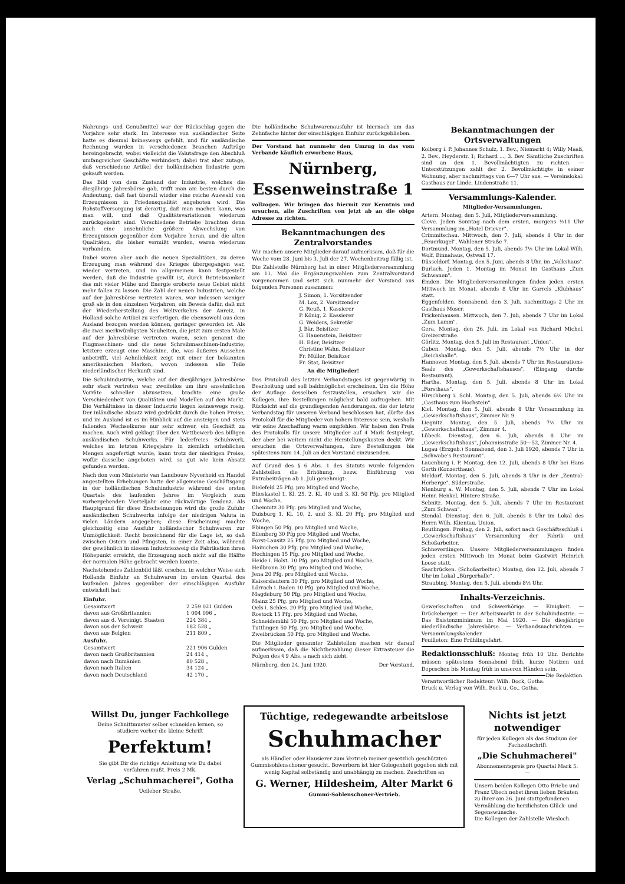Nahrungs- und Genußmittel war der Rückschlag gegen die Vorjahre sehr stark. Im Interesse von ausländischer Seite hatte es diesmal keineswegs gefehlt, und für ausländische Rechnung wurden in verschiedenen Branchen Aufträge hereingebracht, wobei vielleicht die Valutafrage den Abschluß umfangreicher Geschäfte verhindert; dabei trat aber zutage, daß verschiedene Artikel der holländischen Industrie gern gekauft werden.
Das Bild von dem Zustand der Industrie, welches die diesjährige Jahresbörse gab, trifft man am besten durch die Andeutung, daß fast überall wieder eine reiche Auswahl von Erzeugnissen in Friedensqualität angeboten wird. Die Rohstoffversorgung ist derartig, daß man machen kann, was man will, und daß Qualitätsvariationen wiederum zurückgekehrt sind. Verschiedene Betriebe brachten denn auch eine ansehnliche größere Abwechslung von Erzeugnissen gegenüber dem Vorjahre heran, und die alten Qualitäten, die bisher vermißt wurden, waren wiederum vorhanden.
Dabei waren aber auch die neuen Spezialitäten, zu deren Erzeugung man während des Krieges übergegangen war, wieder vertreten, und im allgemeinen kann festgestellt werden, daß die Industrie gewillt ist, durch Betriebsamkeit das mit vieler Mühe und Energie eroberte neue Gebiet nicht mehr fallen zu lassen. Die Zahl der neuen Industrien, welche auf der Jahresbörse vertreten waren, war indessen weniger groß als in den einzelnen Vorjahren, ein Beweis dafür, daß mit der Wiederherstellung des Weltverkehrs der Anreiz, in Holland solche Artikel zu verfertigen, die ebensowohl aus dem Ausland bezogen werden können, geringer geworden ist. Als die zwei merkwürdigsten Neuheiten, die jetzt zum ersten Male auf der Jahresbörse vertreten waren, seien genannt die Flugmaschinen- und die neue Schreibmaschinen-Industrie; letztere erzeugt eine Maschine, die, was äußeres Aussehen anbetrifft, viel Aehnlichkeit zeigt mit einer der bekannten amerikanischen Marken, wovon indessen alle Teile niederländischer Herkunft sind.
Die Schuhindustrie, welche auf der diesjährigen Jahresbörse sehr stark vertreten war, zweifellos um ihre ansehnlichen Vorräte schneller abzusetzen, brachte eine große Verschiedenheit von Qualitäten und Modellen auf den Markt. Die Verhältnisse in dieser Industrie liegen keineswegs rosig. Der inländische Absatz wird gedrückt durch die hohen Preise, und im Ausland ist es im Hinblick auf die ansteigen und stets fallenden Wechselkurse nur sehr schwer, ein Geschäft zu machen. Auch wird geklagt über den Wettbewerb des billigen ausländischen Schuhwerks. Für lederfreies Schuhwerk, welches im letzten Kriegsjahre in ziemlich erheblichen Mengen angefertigt wurde, kann trotz der niedrigen Preise, wofür dasselbe angeboten wird, so gut wie kein Absatz gefunden werden.
Nach den vom Ministerie van Landbouw Nyverheid en Handel angestellten Erhebungen hatte der allgemeine Geschäftsgang in der holländischen Schuhindustrie während des ersten Quartals des laufenden Jahres im Vergleich zum vorhergehenden Vierteljahr eine rückwärtige Tendenz. Als Hauptgrund für diese Erscheinungen wird die große Zufuhr ausländischen Schuhwerks infolge der niedrigen Valuta in vielen Ländern angegeben; diese Erscheinung machte gleichzeitig eine Ausfuhr holländischer Schuhwaren zur Unmöglichkeit. Recht bezeichnend für die Lage ist, so daß zwischen Ostern und Pfingsten, in einer Zeit also, während der gewöhnlich in diesem Industriezweig die Fabrikation ihren Höhepunkt erreicht, die Erzeugung noch nicht auf die Hälfte der normalen Höhe gebracht werden konnte.
Nachstehendes Zahlenbild läßt ersehen, in welcher Weise sich Hollands Einfuhr an Schuhwaren im ersten Quartal des laufenden Jahres gegenüber der einschlägigen Ausfuhr entwickelt hat:
| Einfuhr. | |
| --- | --- |
| Gesamtwert | 2 259 021 Gulden |
| davon aus Großbritannien | 1 004 096 „ |
| davon aus d. Vereinigt. Staaten | 224 384 „ |
| davon aus der Schweiz | 182 528 „ |
| davon aus Belgien | 211 809 „ |
| Ausfuhr. | |
| Gesamtwert | 221 906 Gulden |
| davon nach Großbritannien | 24 414 „ |
| davon nach Rumänien | 80 528 „ |
| davon nach Italien | 34 124 „ |
| davon nach Deutschland | 42 170 „ |
Die holländische Schuhwarenausfuhr ist hiernach um das Zehnfache hinter der einschlägigen Einfuhr zurückgeblieben.
Der Vorstand hat nunmehr den Umzug in das vom Verbande käuflich erworbene Haus,
Nürnberg,
Essenweinstraße 1
vollzogen. Wir bringen das hiermit zur Kenntnis und ersuchen, alle Zuschriften von jetzt ab an die obige Adresse zu richten.
Bekanntmachungen des Zentralvorstandes
Wir machen unsere Mitglieder darauf aufmerksam, daß für die Woche vom 28. Juni bis 3. Juli der 27. Wochenbeitrag fällig ist.
Die Zahlstelle Nürnberg hat in einer Mitgliederversammlung am 11. Mai die Ergänzungswahlen zum Zentralvorstand vorgenommen und setzt sich nunmehr der Vorstand aus folgenden Personen zusammen:
J. Simon, 1. Vorsitzender
M. Lex, 2. Vorsitzender
G. Reuß, 1. Kassierer
P. König, 2. Kassierer
G. Weiders, Sekretär
J. Bär, Beisitzer
G. Hauenstein, Beisitzer
H. Eder, Beisitzer
Christine Wahn, Beisitzer
Fr. Müller, Beisitzer
Fr. Stat, Beisitzer
An die Mitglieder!
Das Protokoll des letzten Verbandstages ist gegenwärtig in Bearbeitung und soll baldmöglichst erscheinen. Um die Höhe der Auflage desselben festzustellen, ersuchen wir die Kollegen, ihre Bestellungen möglichst bald aufzugeben. Mit Rücksicht auf die grundlegenden Aenderungen, die der letzte Verbandstag für unseren Verband beschlossen hat, dürfte das Protokoll für die Mitglieder von hohem Interesse sein, weshalb wir seine Anschaffung warm empfehlen. Wir haben den Preis des Protokolls für unsere Mitglieder auf 4 Mark festgelegt, der aber bei weitem nicht die Herstellungskosten deckt. Wir ersuchen die Ortsverwaltungen, ihre Bestellungen bis spätestens zum 14. Juli an den Vorstand einzusenden.
Auf Grund des § 6 Abs. 1 des Statuts wurde folgenden Zahlstellen die Erhöhung, bezw. Einführung von Extrabeiträgen ab 1. Juli genehmigt:
Bielefeld 25 Pfg. pro Mitglied und Woche,
Blieskastel 1. Kl. 25, 2. Kl. 40 und 3. Kl. 50 Pfg. pro Mitglied und Woche,
Chemnitz 30 Pfg. pro Mitglied und Woche,
Duisburg 1. Kl. 10, 2. und 3. Kl. 20 Pfg. pro Mitglied und Woche,
Ebingen 50 Pfg. pro Mitglied und Woche,
Eilenberg 30 Pfg pro Mitglied und Woche,
Forst-Lausitz 25 Pfg. pro Mitglied und Woche,
Hainichen 30 Pfg. pro Mitglied und Woche,
Hechingen 15 Pfg. pro Mitglied und Woche,
Heide i. Holst. 10 Pfg. pro Mitglied und Woche,
Heilbronn 30 Pfg. pro Mitglied und Woche,
Jena 20 Pfg. pro Mitglied und Woche,
Kaiserslautern 30 Pfg. pro Mitglied und Woche,
Lörrach i. Baden 10 Pfg. pro Mitglied und Woche,
Magdeburg 50 Pfg. pro Mitglied und Woche,
Mainz 25 Pfg. pro Mitglied und Woche,
Oels i. Schles. 20 Pfg. pro Mitglied und Woche,
Rostock 15 Pfg. pro Mitglied und Woche,
Schneidemühl 50 Pfg. pro Mitglied und Woche,
Tuttlingen 50 Pfg. pro Mitglied und Woche,
Zweibrücken 50 Pfg. pro Mitglied und Woche.
Die Mitglieder genannter Zahlstellen machen wir darauf aufmerksam, daß die Nichtbezahlung dieser Extrasteuer die Folgen des § 9 Abs. a nach sich zieht.
Nürnberg, den 24. Juni 1920. Der Vorstand.
Bekanntmachungen der Ortsverwaltungen
Kolberg i. P. Johannes Schulz, 1. Bev., Niemarkt 4; Willy Maaß, 2. Bev., Heyderstr. 1; Richard ..., 3. Bev. Sämtliche Zuschriften sind an den 1. Bevollmächtigten zu richten. — Unterstützungen zahlt der 2. Bevollmächtigte in seiner Wohnung, aber nachmittags von 6—7 Uhr aus. — Vereinslokal: Gasthaus zur Linde, Lindenstraße 11.
Versammlungs-Kalender.
Mitglieder-Versammlungen.
Artern. Montag, den 5. Juli, Mitgliederversammlung.
Cleve. Jeden Sonntag nach dem ersten, morgens ½11 Uhr Versammlung im „Hotel Driever".
Crimmitschau. Mittwoch, den 7. Juli, abends 8 Uhr in der „Feuerkugel", Wahlener Straße 7.
Dortmund. Montag, den 5. Juli, abends 7½ Uhr im Lokal Wilh. Wolf, Binnahaus, Ostwall 17.
Düsseldorf. Montag, den 5. Juni, abends 8 Uhr, im „Volkshaus".
Durlach. Jeden 1. Montag im Monat im Gasthaus „Zum Schwanen".
Emden. Die Mitgliederversammlungen finden jeden ersten Mittwoch im Monat, abends 8 Uhr im Garrels „Klubhaus" statt.
Eggenfelden. Sonnabend, den 3. Juli, nachmittags 2 Uhr im Gasthaus Moser.
Frickenhausen. Mittwoch, den 7. Juli, abends 7 Uhr im Lokal „Zum Lamm".
Gera. Montag, den 26. Juli, im Lokal von Richard Michel, Greizerstraße.
Görlitz. Montag, den 5. Juli im Restaurant „Union".
Guben. Montag, den 5. Juli, abends 7½ Uhr in der „Reichshalle".
Hannover. Montag, den 5. Juli, abends 7 Uhr im Restaurations-Saale des „Gewerkschaftshauses", (Eingang durchs Restaurant).
Hartha. Montag, den 5. Juli, abends 8 Uhr im Lokal „Forsthaus".
Hirschberg i. Schl. Montag, den 5. Juli, abends 6½ Uhr im „Gasthaus zum Hochstein".
Kiel. Montag, den 5. Juli, abends 8 Uhr Versammlung im „Gewerkschaftshaus", Zimmer Nr. 9.
Liegnitz. Montag, den 5. Juli, abends 7½ Uhr im „Gewerkschaftshaus", Zimmer 4.
Lübeck. Dienstag, den 6. Juli, abends 8 Uhr im „Gewerkschaftshaus", Johannisstraße 50—52, Zimmer Nr. 4.
Lugau (Erzgeb.) Sonnabend, den 3. Juli 1920, abends 7 Uhr in „Schwabe's Restaurant".
Lauenburg i. P. Montag, den 12. Juli, abends 8 Uhr bei Hans Gerth (Konzerthaus).
Meldorf. Montag, den 5. Juli, abends 8 Uhr in der „Zentral-Herberge", Süderstraße.
Nienburg a. W. Montag, den 5. Juli, abends 7 Uhr im Lokal Heinr. Henkel, Hintere Straße.
Sebnitz. Montag, den 5. Juli, abends 7 Uhr im Restaurant „Zum Schwan".
Stendal. Dienstag, den 6. Juli, abends 8 Uhr im Lokal des Herrn Wilh. Klientau, Union.
Reutlingen. Freitag, den 2. Juli, sofort nach Geschäftsschluß i. „Gewerkschaftshaus" Versammlung der Fabrik- und Schoßarbeiter.
Schneverdingen. Unsere Mitgliederversammlungen finden jeden ersten Mittwoch im Monat beim Gastwirt Heinrich Loose statt.
Saarbrücken. (Schoßarbeiter.) Montag, den 12. Juli, abends 7 Uhr im Lokal „Bürgerhalle".
Straubing. Montag, den 5. Juli, abends 8½ Uhr.
Inhalts-Verzeichnis.
Gewerkschaften und Schwerhörige. — Einigkeit. — Drückeberger. — Der Arbeitsmarkt in der Schuhindustrie. — Das Existenzminimum im Mai 1920. — Die diesjährige niederländische Jahresbörse. — Verbandsnachrichten. — Versammlungskalender.
Feuilleton: Eine Frühlingsfahrt.
Redaktionsschluß: Montag früh 10 Uhr. Berichte müssen spätestens Sonnabend früh, kurze Notizen und Depeschen bis Montag früh in unseren Händen sein. Die Redaktion.
Verantwortlicher Redakteur: Wilh. Bock, Gotha.
Druck u. Verlag von Wilh. Bock u. Co., Gotha.
Willst Du, junger Fachkollege
Deine Schnittmuster selber schneiden lernen, so studiere vorher die kleine Schrift
Perfektum!
Sie gibt Dir die richtige Anleitung wie Du dabei verfahren mußt. Preis 2 Mk.
Verlag „Schuhmacherei", Gotha
Ueileber Straße.
Tüchtige, redegewandte arbeitslose
Schuhmacher
als Händler oder Hausierer zum Vertrieb meiner gesetzlich geschützten Gummisohlenschoner gesucht. Bewerbern ist hier Gelegenheit gegeben sich mit wenig Kapital selbständig und unabhängig zu machen. Zuschriften an
G. Werner, Hildesheim, Alter Markt 6
Gummi-Sohlenschoner-Vertrieb.
Nichts ist jetzt notwendiger
für jeden Kollegen als das Studium der Fachzeitschrift
„Die Schuhmacherei"
Abonnementspreis pro Quartal Mark 5.—
Unsern beiden Kollegen Otto Briebe und Franz Ubech nebst ihren lieben Bräuten zu ihrer am 26. Juni stattgefundenen Vermählung die herzlichsten Glück- und Segenswünsche.
Die Kollegen der Zahlstelle Wiesloch.